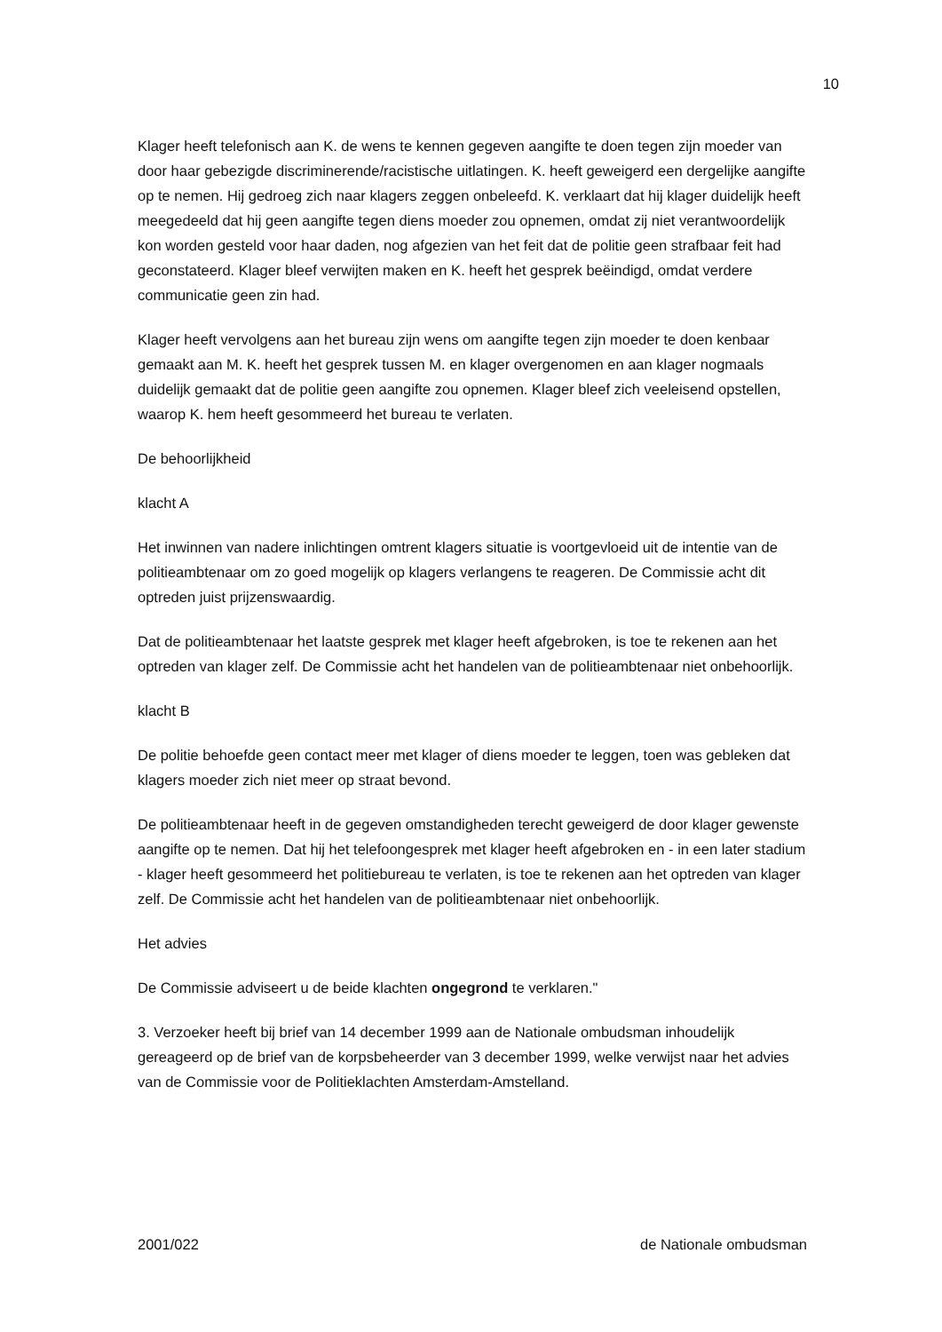10
Klager heeft telefonisch aan K. de wens te kennen gegeven aangifte te doen tegen zijn moeder van door haar gebezigde discriminerende/racistische uitlatingen. K. heeft geweigerd een dergelijke aangifte op te nemen. Hij gedroeg zich naar klagers zeggen onbeleefd. K. verklaart dat hij klager duidelijk heeft meegedeeld dat hij geen aangifte tegen diens moeder zou opnemen, omdat zij niet verantwoordelijk kon worden gesteld voor haar daden, nog afgezien van het feit dat de politie geen strafbaar feit had geconstateerd. Klager bleef verwijten maken en K. heeft het gesprek beëindigd, omdat verdere communicatie geen zin had.
Klager heeft vervolgens aan het bureau zijn wens om aangifte tegen zijn moeder te doen kenbaar gemaakt aan M. K. heeft het gesprek tussen M. en klager overgenomen en aan klager nogmaals duidelijk gemaakt dat de politie geen aangifte zou opnemen. Klager bleef zich veeleisend opstellen, waarop K. hem heeft gesommeerd het bureau te verlaten.
De behoorlijkheid
klacht A
Het inwinnen van nadere inlichtingen omtrent klagers situatie is voortgevloeid uit de intentie van de politieambtenaar om zo goed mogelijk op klagers verlangens te reageren. De Commissie acht dit optreden juist prijzenswaardig.
Dat de politieambtenaar het laatste gesprek met klager heeft afgebroken, is toe te rekenen aan het optreden van klager zelf. De Commissie acht het handelen van de politieambtenaar niet onbehoorlijk.
klacht B
De politie behoefde geen contact meer met klager of diens moeder te leggen, toen was gebleken dat klagers moeder zich niet meer op straat bevond.
De politieambtenaar heeft in de gegeven omstandigheden terecht geweigerd de door klager gewenste aangifte op te nemen. Dat hij het telefoongesprek met klager heeft afgebroken en - in een later stadium - klager heeft gesommeerd het politiebureau te verlaten, is toe te rekenen aan het optreden van klager zelf. De Commissie acht het handelen van de politieambtenaar niet onbehoorlijk.
Het advies
De Commissie adviseert u de beide klachten ongegrond te verklaren."
3. Verzoeker heeft bij brief van 14 december 1999 aan de Nationale ombudsman inhoudelijk gereageerd op de brief van de korpsbeheerder van 3 december 1999, welke verwijst naar het advies van de Commissie voor de Politieklachten Amsterdam-Amstelland.
2001/022 de Nationale ombudsman